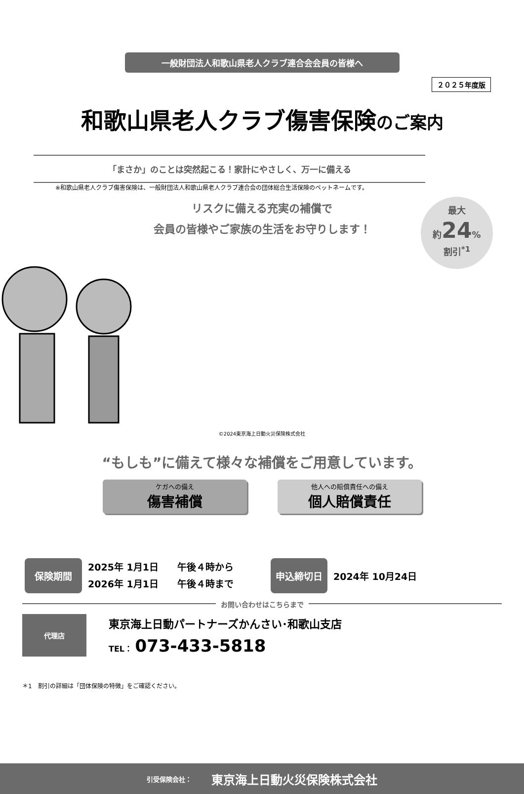２０２５年度版
一般財団法人和歌山県老人クラブ連合会会員の皆様へ
和歌山県老人クラブ傷害保険のご案内
最大
約24%
割引<sup>*1</sup>
「まさか」のことは突然起こる！家計にやさしく、万一に備える
※和歌山県老人クラブ傷害保険は、一般財団法人和歌山県老人クラブ連合会の団体総合生活保険のペットネームです。
リスクに備える充実の補償で
会員の皆様やご家族の生活をお守りします！
©2024東京海上日動火災保険株式会社
“もしも”に備えて様々な補償をご用意しています。
ケガへの備え
傷害補償
他人への賠償責任への備え
個人賠償責任
保険期間
2025年 1月1日　　午後４時から
2026年 1月1日　　午後４時まで
申込締切日
2024年 10月24日
お問い合わせはこちらまで
代理店
東京海上日動パートナーズかんさい･和歌山支店
TEL： 073-433-5818
＊1　割引の詳細は「団体保険の特徴」をご確認ください。
引受保険会社： 東京海上日動火災保険株式会社